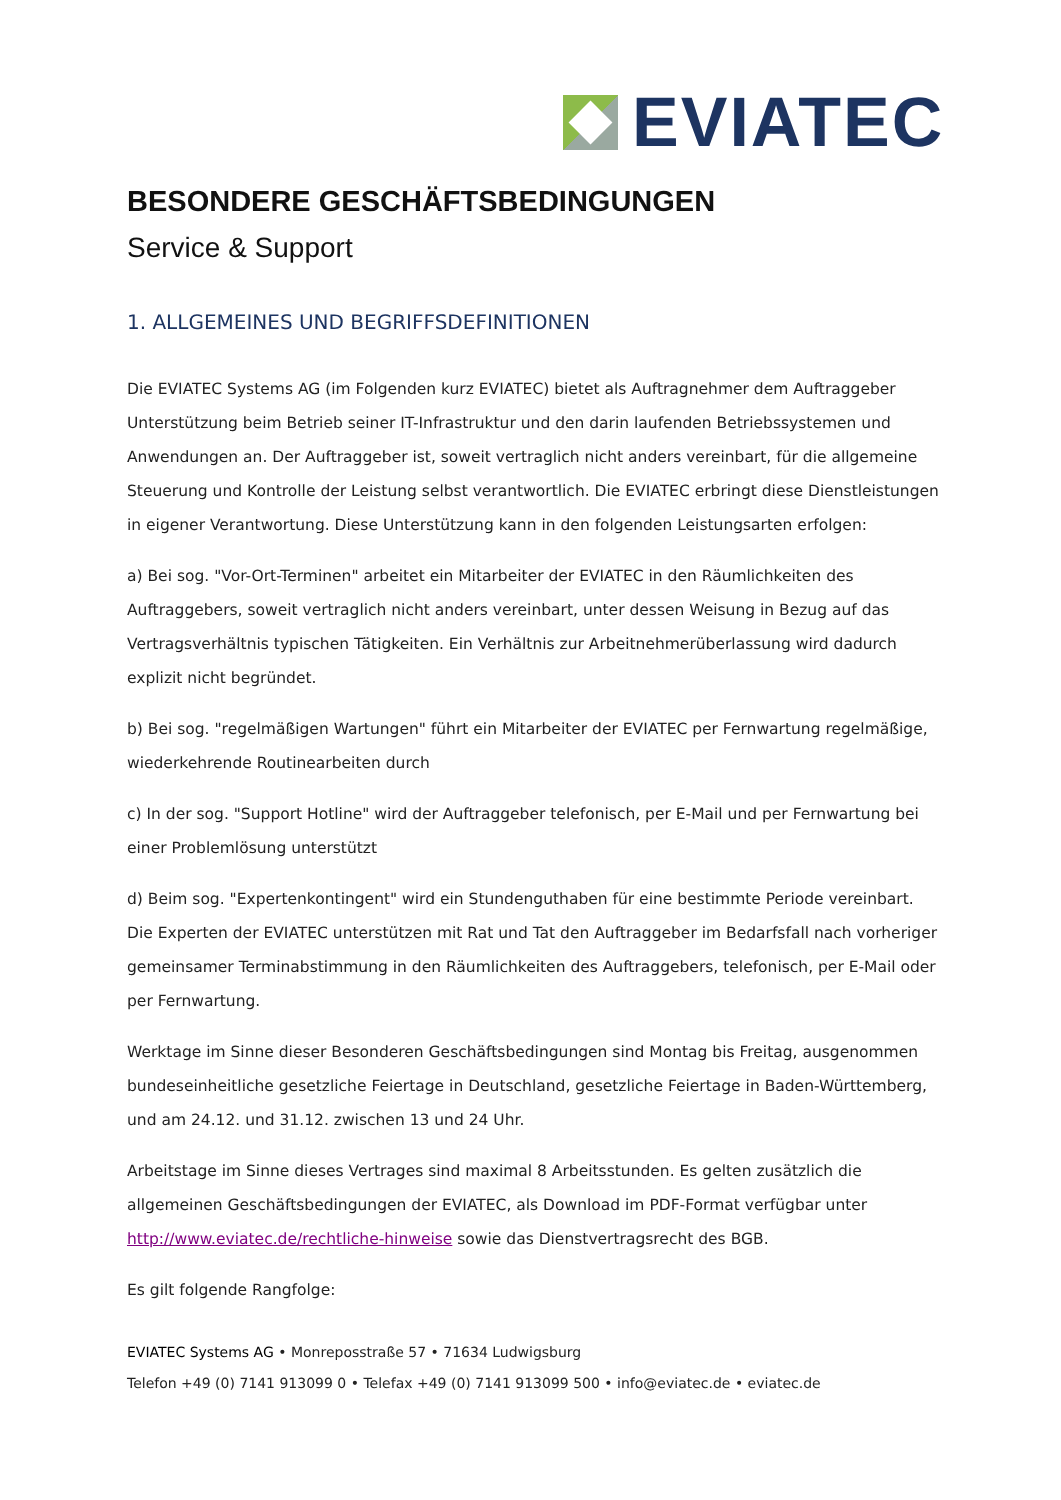EVIATEC
BESONDERE GESCHÄFTSBEDINGUNGEN
Service & Support
1. ALLGEMEINES UND BEGRIFFSDEFINITIONEN
Die EVIATEC Systems AG (im Folgenden kurz EVIATEC) bietet als Auftragnehmer dem Auftraggeber Unterstützung beim Betrieb seiner IT-Infrastruktur und den darin laufenden Betriebssystemen und Anwendungen an. Der Auftraggeber ist, soweit vertraglich nicht anders vereinbart, für die allgemeine Steuerung und Kontrolle der Leistung selbst verantwortlich. Die EVIATEC erbringt diese Dienstleistungen in eigener Verantwortung. Diese Unterstützung kann in den folgenden Leistungsarten erfolgen:
a) Bei sog. "Vor-Ort-Terminen" arbeitet ein Mitarbeiter der EVIATEC in den Räumlichkeiten des Auftraggebers, soweit vertraglich nicht anders vereinbart, unter dessen Weisung in Bezug auf das Vertragsverhältnis typischen Tätigkeiten. Ein Verhältnis zur Arbeitnehmerüberlassung wird dadurch explizit nicht begründet.
b) Bei sog. "regelmäßigen Wartungen" führt ein Mitarbeiter der EVIATEC per Fernwartung regelmäßige, wiederkehrende Routinearbeiten durch
c) In der sog. "Support Hotline" wird der Auftraggeber telefonisch, per E-Mail und per Fernwartung bei einer Problemlösung unterstützt
d) Beim sog. "Expertenkontingent" wird ein Stundenguthaben für eine bestimmte Periode vereinbart. Die Experten der EVIATEC unterstützen mit Rat und Tat den Auftraggeber im Bedarfsfall nach vorheriger gemeinsamer Terminabstimmung in den Räumlichkeiten des Auftraggebers, telefonisch, per E-Mail oder per Fernwartung.
Werktage im Sinne dieser Besonderen Geschäftsbedingungen sind Montag bis Freitag, ausgenommen bundeseinheitliche gesetzliche Feiertage in Deutschland, gesetzliche Feiertage in Baden-Württemberg, und am 24.12. und 31.12. zwischen 13 und 24 Uhr.
Arbeitstage im Sinne dieses Vertrages sind maximal 8 Arbeitsstunden. Es gelten zusätzlich die allgemeinen Geschäftsbedingungen der EVIATEC, als Download im PDF-Format verfügbar unter http://www.eviatec.de/rechtliche-hinweise sowie das Dienstvertragsrecht des BGB.
Es gilt folgende Rangfolge:
EVIATEC Systems AG • Monreposstraße 57 • 71634 Ludwigsburg
Telefon +49 (0) 7141 913099 0 • Telefax +49 (0) 7141 913099 500 • info@eviatec.de • eviatec.de